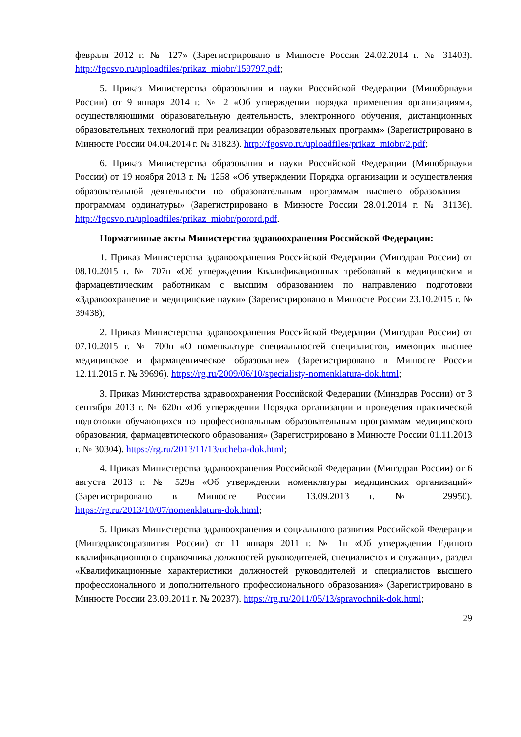февраля 2012 г. № 127» (Зарегистрировано в Минюсте России 24.02.2014 г. № 31403). http://fgosvo.ru/uploadfiles/prikaz_miobr/159797.pdf;
5. Приказ Министерства образования и науки Российской Федерации (Минобрнауки России) от 9 января 2014 г. № 2 «Об утверждении порядка применения организациями, осуществляющими образовательную деятельность, электронного обучения, дистанционных образовательных технологий при реализации образовательных программ» (Зарегистрировано в Минюсте России 04.04.2014 г. № 31823). http://fgosvo.ru/uploadfiles/prikaz_miobr/2.pdf;
6. Приказ Министерства образования и науки Российской Федерации (Минобрнауки России) от 19 ноября 2013 г. № 1258 «Об утверждении Порядка организации и осуществления образовательной деятельности по образовательным программам высшего образования – программам ординатуры» (Зарегистрировано в Минюсте России 28.01.2014 г. № 31136). http://fgosvo.ru/uploadfiles/prikaz_miobr/porord.pdf.
Нормативные акты Министерства здравоохранения Российской Федерации:
1. Приказ Министерства здравоохранения Российской Федерации (Минздрав России) от 08.10.2015 г. № 707н «Об утверждении Квалификационных требований к медицинским и фармацевтическим работникам с высшим образованием по направлению подготовки «Здравоохранение и медицинские науки» (Зарегистрировано в Минюсте России 23.10.2015 г. № 39438);
2. Приказ Министерства здравоохранения Российской Федерации (Минздрав России) от 07.10.2015 г. № 700н «О номенклатуре специальностей специалистов, имеющих высшее медицинское и фармацевтическое образование» (Зарегистрировано в Минюсте России 12.11.2015 г. № 39696). https://rg.ru/2009/06/10/specialisty-nomenklatura-dok.html;
3. Приказ Министерства здравоохранения Российской Федерации (Минздрав России) от 3 сентября 2013 г. № 620н «Об утверждении Порядка организации и проведения практической подготовки обучающихся по профессиональным образовательным программам медицинского образования, фармацевтического образования» (Зарегистрировано в Минюсте России 01.11.2013 г. № 30304). https://rg.ru/2013/11/13/ucheba-dok.html;
4. Приказ Министерства здравоохранения Российской Федерации (Минздрав России) от 6 августа 2013 г. № 529н «Об утверждении номенклатуры медицинских организаций» (Зарегистрировано в Минюсте России 13.09.2013 г. № 29950). https://rg.ru/2013/10/07/nomenklatura-dok.html;
5. Приказ Министерства здравоохранения и социального развития Российской Федерации (Минздравсоцразвития России) от 11 января 2011 г. № 1н «Об утверждении Единого квалификационного справочника должностей руководителей, специалистов и служащих, раздел «Квалификационные характеристики должностей руководителей и специалистов высшего профессионального и дополнительного профессионального образования» (Зарегистрировано в Минюсте России 23.09.2011 г. № 20237). https://rg.ru/2011/05/13/spravochnik-dok.html;
29